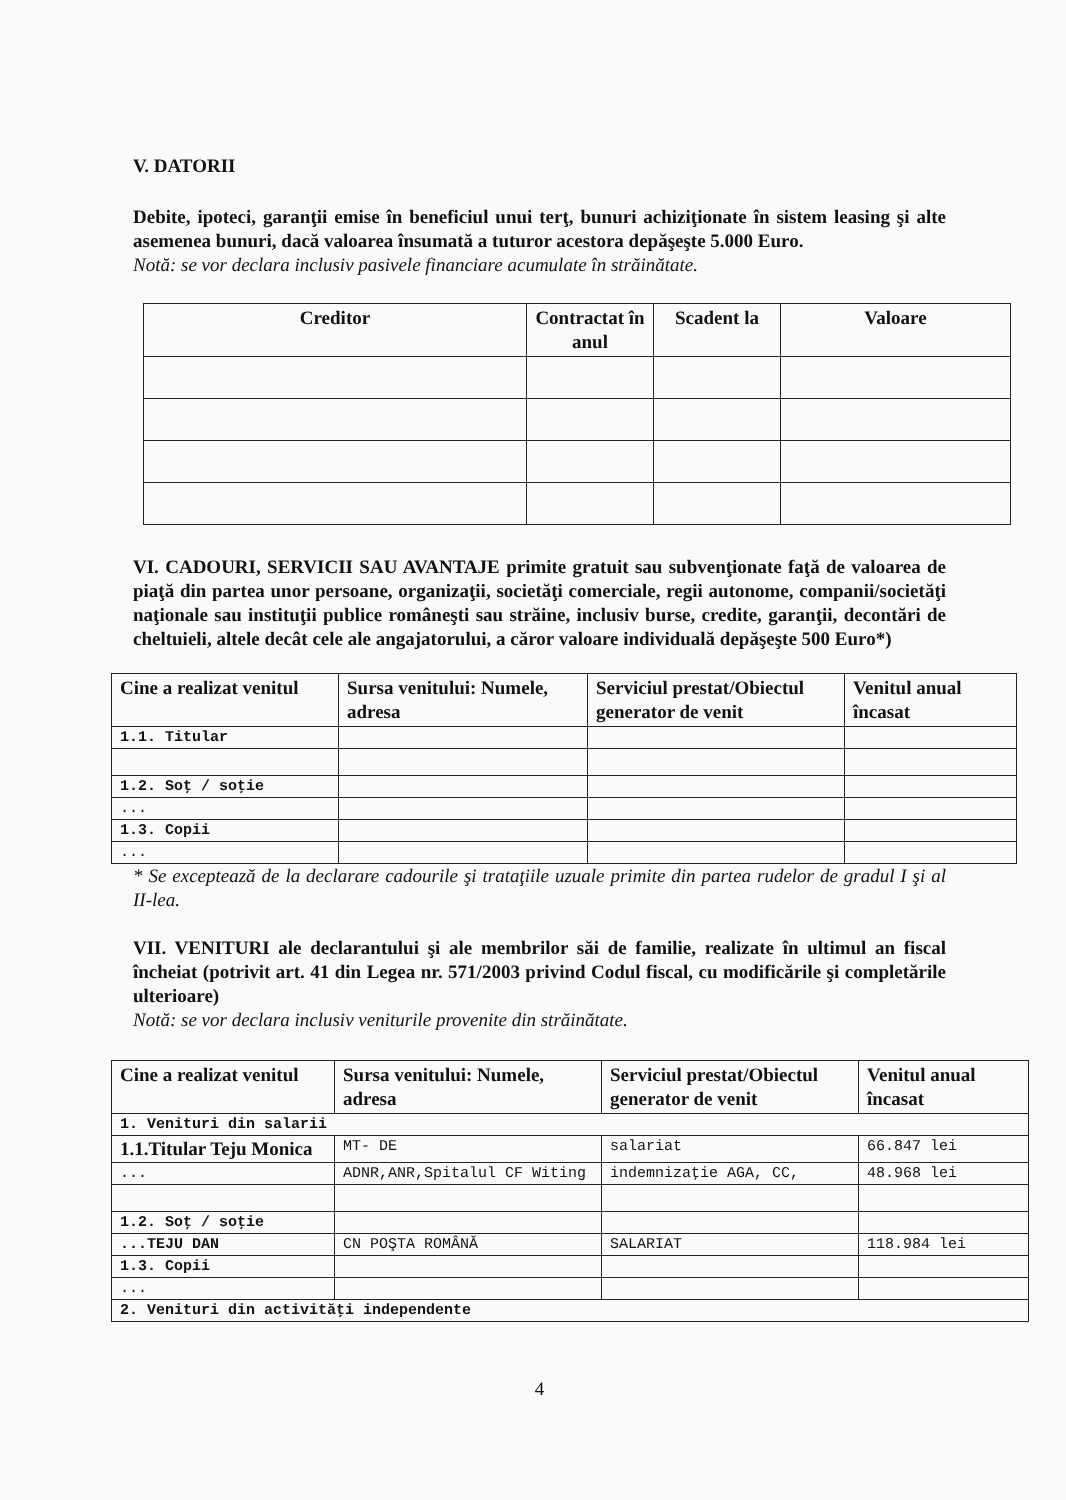V. DATORII
Debite, ipoteci, garanţii emise în beneficiul unui terţ, bunuri achiziţionate în sistem leasing şi alte asemenea bunuri, dacă valoarea însumată a tuturor acestora depăşeşte 5.000 Euro.
Notă: se vor declara inclusiv pasivele financiare acumulate în străinătate.
| Creditor | Contractat în anul | Scadent la | Valoare |
| --- | --- | --- | --- |
VI. CADOURI, SERVICII SAU AVANTAJE primite gratuit sau subvenţionate faţă de valoarea de piaţă din partea unor persoane, organizaţii, societăţi comerciale, regii autonome, companii/societăţi naţionale sau instituţii publice româneşti sau străine, inclusiv burse, credite, garanţii, decontări de cheltuieli, altele decât cele ale angajatorului, a căror valoare individuală depăşeşte 500 Euro*)
| Cine a realizat venitul | Sursa venitului: Numele, adresa | Serviciul prestat/Obiectul generator de venit | Venitul anual încasat |
| --- | --- | --- | --- |
| 1.1. Titular | | | |
| 1.2. Soţ / soţie | | | |
| ... | | | |
| 1.3. Copii | | | |
| ... | | | |
* Se exceptează de la declarare cadourile şi trataţiile uzuale primite din partea rudelor de gradul I şi al II-lea.
VII. VENITURI ale declarantului şi ale membrilor săi de familie, realizate în ultimul an fiscal încheiat (potrivit art. 41 din Legea nr. 571/2003 privind Codul fiscal, cu modificările şi completările ulterioare)
Notă: se vor declara inclusiv veniturile provenite din străinătate.
| Cine a realizat venitul | Sursa venitului: Numele, adresa | Serviciul prestat/Obiectul generator de venit | Venitul anual încasat |
| --- | --- | --- | --- |
| 1. Venituri din salarii | | | |
| 1.1.Titular Teju Monica | MT- DE | salariat | 66.847 lei |
| ... | ADNR,ANR,Spitalul CF Witing | indemnizaţie AGA, CC, | 48.968 lei |
| 1.2. Soţ / soţie | | | |
| ...TEJU DAN | CN POŞTA ROMÂNĂ | SALARIAT | 118.984 lei |
| 1.3. Copii | | | |
| ... | | | |
| 2. Venituri din activităţi independente | | | |
4